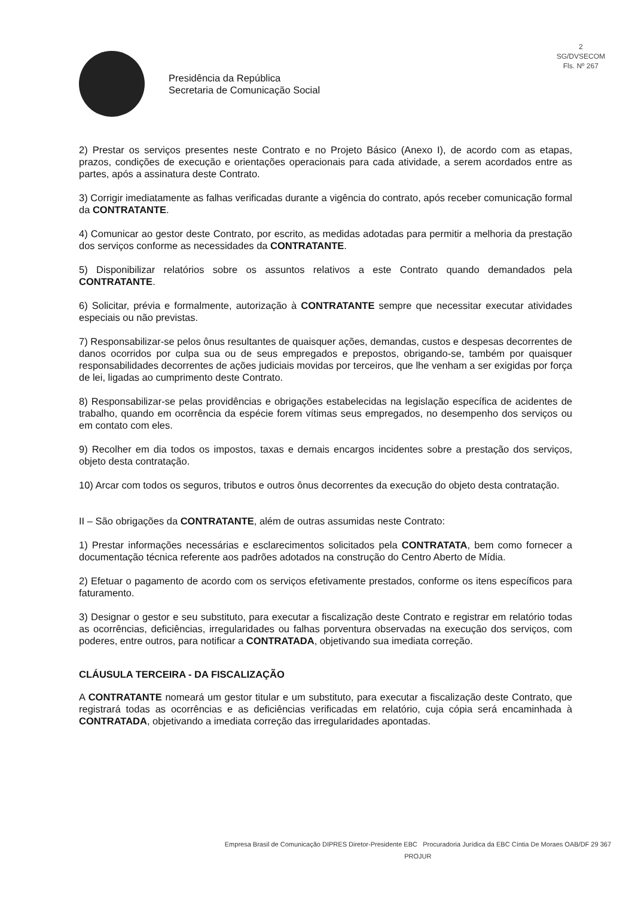2
SG/DVSECOM
Fls. Nº 267
Presidência da República
Secretaria de Comunicação Social
2) Prestar os serviços presentes neste Contrato e no Projeto Básico (Anexo I), de acordo com as etapas, prazos, condições de execução e orientações operacionais para cada atividade, a serem acordados entre as partes, após a assinatura deste Contrato.
3) Corrigir imediatamente as falhas verificadas durante a vigência do contrato, após receber comunicação formal da CONTRATANTE.
4) Comunicar ao gestor deste Contrato, por escrito, as medidas adotadas para permitir a melhoria da prestação dos serviços conforme as necessidades da CONTRATANTE.
5) Disponibilizar relatórios sobre os assuntos relativos a este Contrato quando demandados pela CONTRATANTE.
6) Solicitar, prévia e formalmente, autorização à CONTRATANTE sempre que necessitar executar atividades especiais ou não previstas.
7) Responsabilizar-se pelos ônus resultantes de quaisquer ações, demandas, custos e despesas decorrentes de danos ocorridos por culpa sua ou de seus empregados e prepostos, obrigando-se, também por quaisquer responsabilidades decorrentes de ações judiciais movidas por terceiros, que lhe venham a ser exigidas por força de lei, ligadas ao cumprimento deste Contrato.
8) Responsabilizar-se pelas providências e obrigações estabelecidas na legislação específica de acidentes de trabalho, quando em ocorrência da espécie forem vítimas seus empregados, no desempenho dos serviços ou em contato com eles.
9) Recolher em dia todos os impostos, taxas e demais encargos incidentes sobre a prestação dos serviços, objeto desta contratação.
10) Arcar com todos os seguros, tributos e outros ônus decorrentes da execução do objeto desta contratação.
II – São obrigações da CONTRATANTE, além de outras assumidas neste Contrato:
1) Prestar informações necessárias e esclarecimentos solicitados pela CONTRATATA, bem como fornecer a documentação técnica referente aos padrões adotados na construção do Centro Aberto de Mídia.
2) Efetuar o pagamento de acordo com os serviços efetivamente prestados, conforme os itens específicos para faturamento.
3) Designar o gestor e seu substituto, para executar a fiscalização deste Contrato e registrar em relatório todas as ocorrências, deficiências, irregularidades ou falhas porventura observadas na execução dos serviços, com poderes, entre outros, para notificar a CONTRATADA, objetivando sua imediata correção.
CLÁUSULA TERCEIRA - DA FISCALIZAÇÃO
A CONTRATANTE nomeará um gestor titular e um substituto, para executar a fiscalização deste Contrato, que registrará todas as ocorrências e as deficiências verificadas em relatório, cuja cópia será encaminhada à CONTRATADA, objetivando a imediata correção das irregularidades apontadas.
Empresa Brasil de Comunicação DIPRES Diretor-Presidente EBC Procuradoria Jurídica da EBC Cíntia De Moraes OAB/DF 29 367
PROJUR